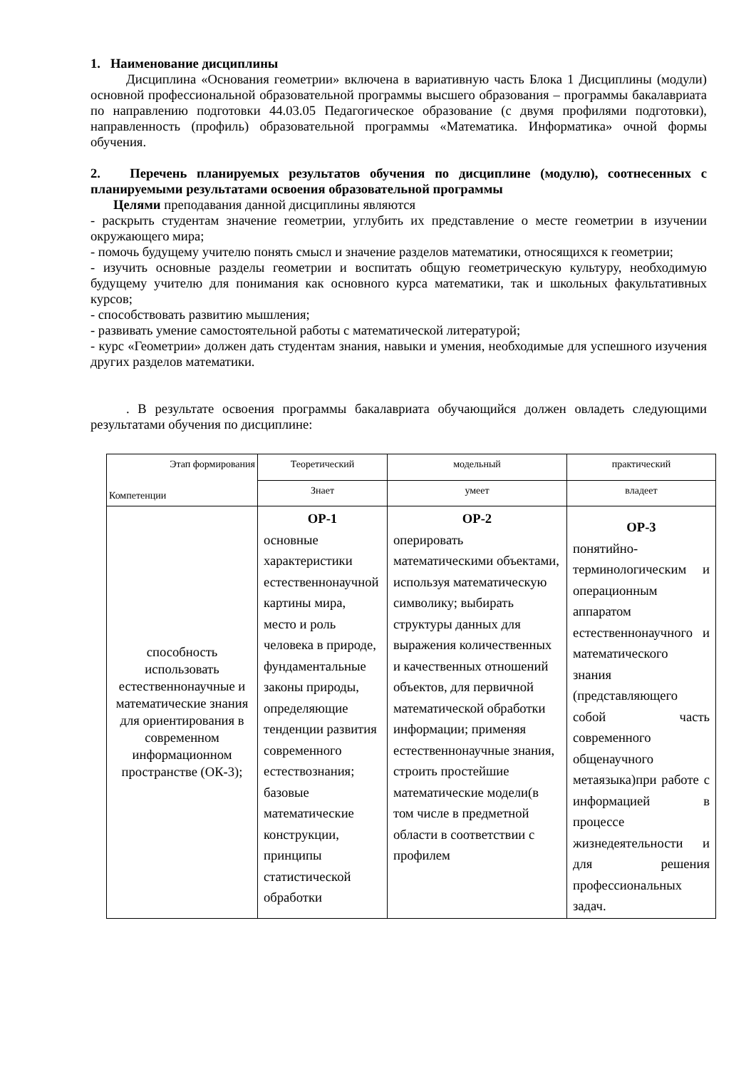1. Наименование дисциплины
Дисциплина «Основания геометрии» включена в вариативную часть Блока 1 Дисциплины (модули) основной профессиональной образовательной программы высшего образования – программы бакалавриата по направлению подготовки 44.03.05 Педагогическое образование (с двумя профилями подготовки), направленность (профиль) образовательной программы «Математика. Информатика» очной формы обучения.
2. Перечень планируемых результатов обучения по дисциплине (модулю), соотнесенных с планируемыми результатами освоения образовательной программы
Целями преподавания данной дисциплины являются
- раскрыть студентам значение геометрии, углубить их представление о месте геометрии в изучении окружающего мира;
- помочь будущему учителю понять смысл и значение разделов математики, относящихся к геометрии;
- изучить основные разделы геометрии и воспитать общую геометрическую культуру, необходимую будущему учителю для понимания как основного курса математики, так и школьных факультативных курсов;
- способствовать развитию мышления;
- развивать умение самостоятельной работы с математической литературой;
- курс «Геометрии» должен дать студентам знания, навыки и умения, необходимые для успешного изучения других разделов математики.
. В результате освоения программы бакалавриата обучающийся должен овладеть следующими результатами обучения по дисциплине:
| Этап формирования Компетенции | Теоретический | модельный | практический |
| --- | --- | --- | --- |
| | Знает | умеет | владеет |
| способность использовать естественнонаучные и математические знания для ориентирования в современном информационном пространстве (ОК-3); | ОР-1 основные характеристики естественнонаучной картины мира, место и роль человека в природе, фундаментальные законы природы, определяющие тенденции развития современного естествознания; базовые математические конструкции, принципы статистической обработки | ОР-2 оперировать математическими объектами, используя математическую символику; выбирать структуры данных для выражения количественных и качественных отношений объектов, для первичной математической обработки информации; применяя естественнонаучные знания, строить простейшие математические модели(в том числе в предметной области в соответствии с профилем | ОР-3 понятийно-терминологическим и операционным аппаратом естественнонаучного и математического знания (представляющего собой часть современного общенаучного метаязыка)при работе с информацией в процессе жизнедеятельности и для решения профессиональных задач. |